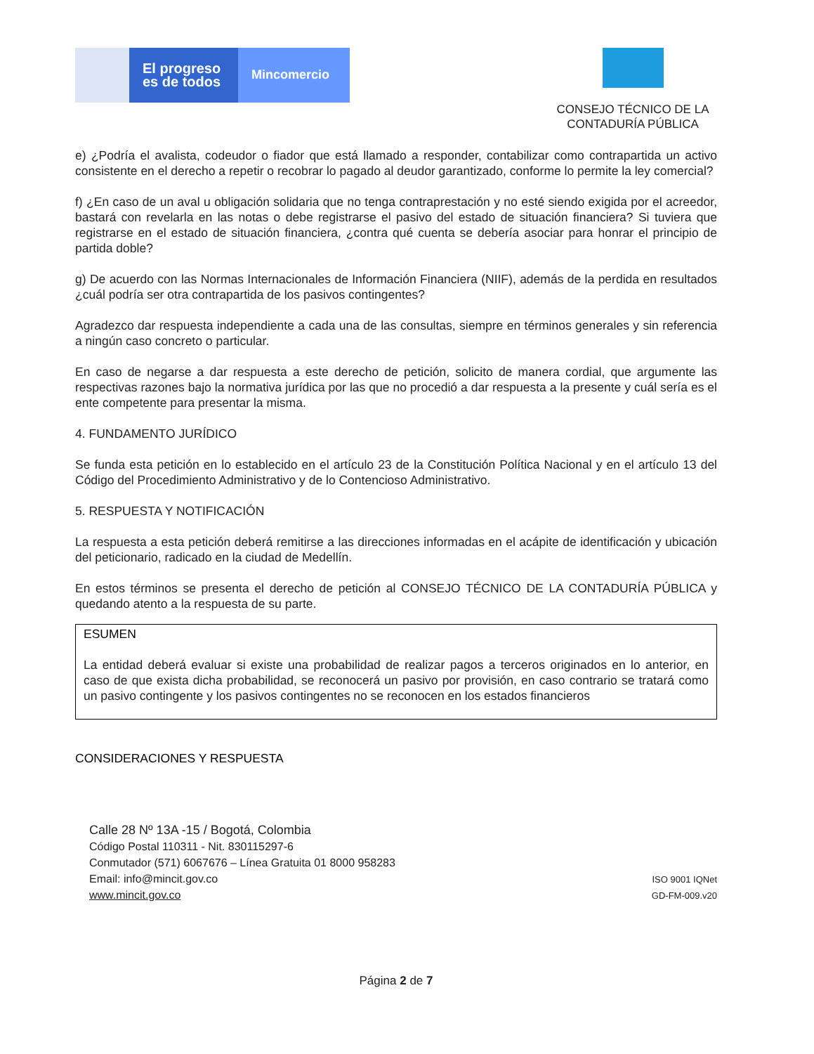El progreso
es de todos
Mincomercio
CONSEJO TÉCNICO DE LA
CONTADURÍA PÚBLICA
e) ¿Podría el avalista, codeudor o fiador que está llamado a responder, contabilizar como contrapartida un activo consistente en el derecho a repetir o recobrar lo pagado al deudor garantizado, conforme lo permite la ley comercial?
f) ¿En caso de un aval u obligación solidaria que no tenga contraprestación y no esté siendo exigida por el acreedor, bastará con revelarla en las notas o debe registrarse el pasivo del estado de situación financiera? Si tuviera que registrarse en el estado de situación financiera, ¿contra qué cuenta se debería asociar para honrar el principio de partida doble?
g) De acuerdo con las Normas Internacionales de Información Financiera (NIIF), además de la perdida en resultados ¿cuál podría ser otra contrapartida de los pasivos contingentes?
Agradezco dar respuesta independiente a cada una de las consultas, siempre en términos generales y sin referencia a ningún caso concreto o particular.
En caso de negarse a dar respuesta a este derecho de petición, solicito de manera cordial, que argumente las respectivas razones bajo la normativa jurídica por las que no procedió a dar respuesta a la presente y cuál sería es el ente competente para presentar la misma.
4. FUNDAMENTO JURÍDICO
Se funda esta petición en lo establecido en el artículo 23 de la Constitución Política Nacional y en el artículo 13 del Código del Procedimiento Administrativo y de lo Contencioso Administrativo.
5. RESPUESTA Y NOTIFICACIÓN
La respuesta a esta petición deberá remitirse a las direcciones informadas en el acápite de identificación y ubicación del peticionario, radicado en la ciudad de Medellín.
En estos términos se presenta el derecho de petición al CONSEJO TÉCNICO DE LA CONTADURÍA PÚBLICA y quedando atento a la respuesta de su parte.
ESUMEN
La entidad deberá evaluar si existe una probabilidad de realizar pagos a terceros originados en lo anterior, en caso de que exista dicha probabilidad, se reconocerá un pasivo por provisión, en caso contrario se tratará como un pasivo contingente y los pasivos contingentes no se reconocen en los estados financieros
CONSIDERACIONES Y RESPUESTA
Calle 28 Nº 13A -15 / Bogotá, Colombia
Código Postal 110311 - Nit. 830115297-6
Conmutador (571) 6067676 – Línea Gratuita 01 8000 958283
Email: info@mincit.gov.co
www.mincit.gov.co
ISO 9001 IQNet
GD-FM-009.v20
Página 2 de 7